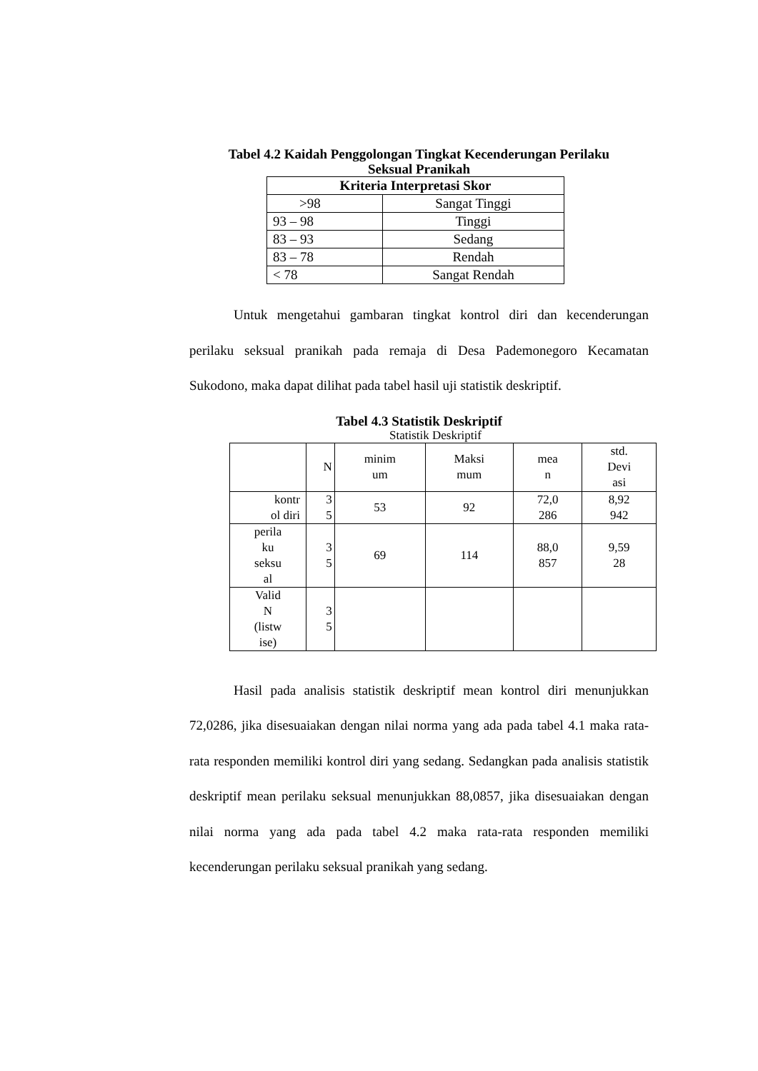Tabel 4.2 Kaidah Penggolongan Tingkat Kecenderungan Perilaku
Seksual Pranikah
| Kriteria Interpretasi Skor | |
| --- | --- |
| >98 | Sangat Tinggi |
| 93 – 98 | Tinggi |
| 83 – 93 | Sedang |
| 83 – 78 | Rendah |
| < 78 | Sangat Rendah |
Untuk mengetahui gambaran tingkat kontrol diri dan kecenderungan perilaku seksual pranikah pada remaja di Desa Pademonegoro Kecamatan Sukodono, maka dapat dilihat pada tabel hasil uji statistik deskriptif.
Tabel 4.3 Statistik Deskriptif
Statistik Deskriptif
| | N | minim um | Maksi mum | mea n | std. Devi asi |
| --- | --- | --- | --- | --- | --- |
| kontr ol diri | 3 5 | 53 | 92 | 72,0 286 | 8,92 942 |
| perila ku seksu al | 3 5 | 69 | 114 | 88,0 857 | 9,59 28 |
| Valid N (listw ise) | 3 5 | | | | |
Hasil pada analisis statistik deskriptif mean kontrol diri menunjukkan 72,0286, jika disesuaiakan dengan nilai norma yang ada pada tabel 4.1 maka rata-rata responden memiliki kontrol diri yang sedang. Sedangkan pada analisis statistik deskriptif mean perilaku seksual menunjukkan 88,0857, jika disesuaiakan dengan nilai norma yang ada pada tabel 4.2 maka rata-rata responden memiliki kecenderungan perilaku seksual pranikah yang sedang.